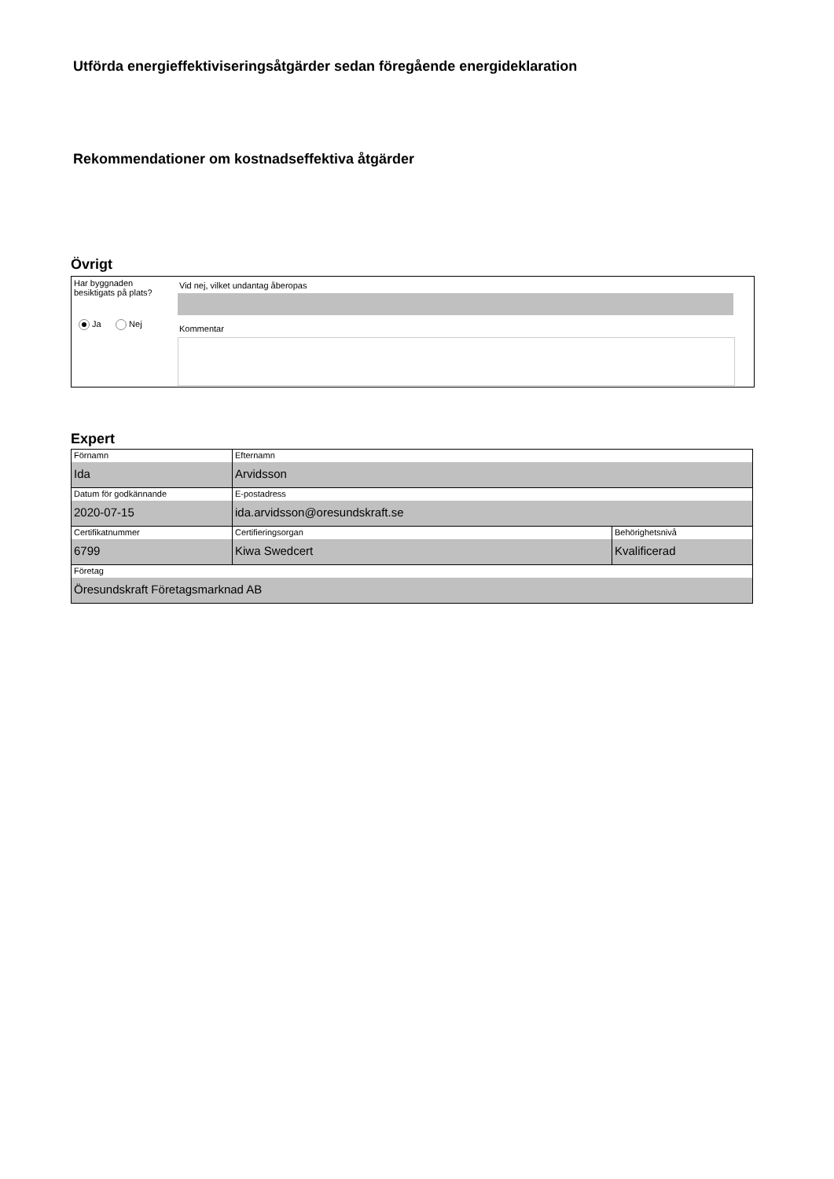Utförda energieffektiviseringsåtgärder sedan föregående energideklaration
Rekommendationer om kostnadseffektiva åtgärder
Övrigt
Har byggnaden
besiktigats på plats?
Vid nej, vilket undantag åberopas
Ja Nej Kommentar
Expert
| Förnamn Ida | Efternamn Arvidsson | |
| Datum för godkännande 2020-07-15 | E-postadress ida.arvidsson@oresundskraft.se | |
| Certifikatnummer 6799 | Certifieringsorgan Kiwa Swedcert | Behörighetsnivå Kvalificerad |
| Företag Öresundskraft Företagsmarknad AB | | |